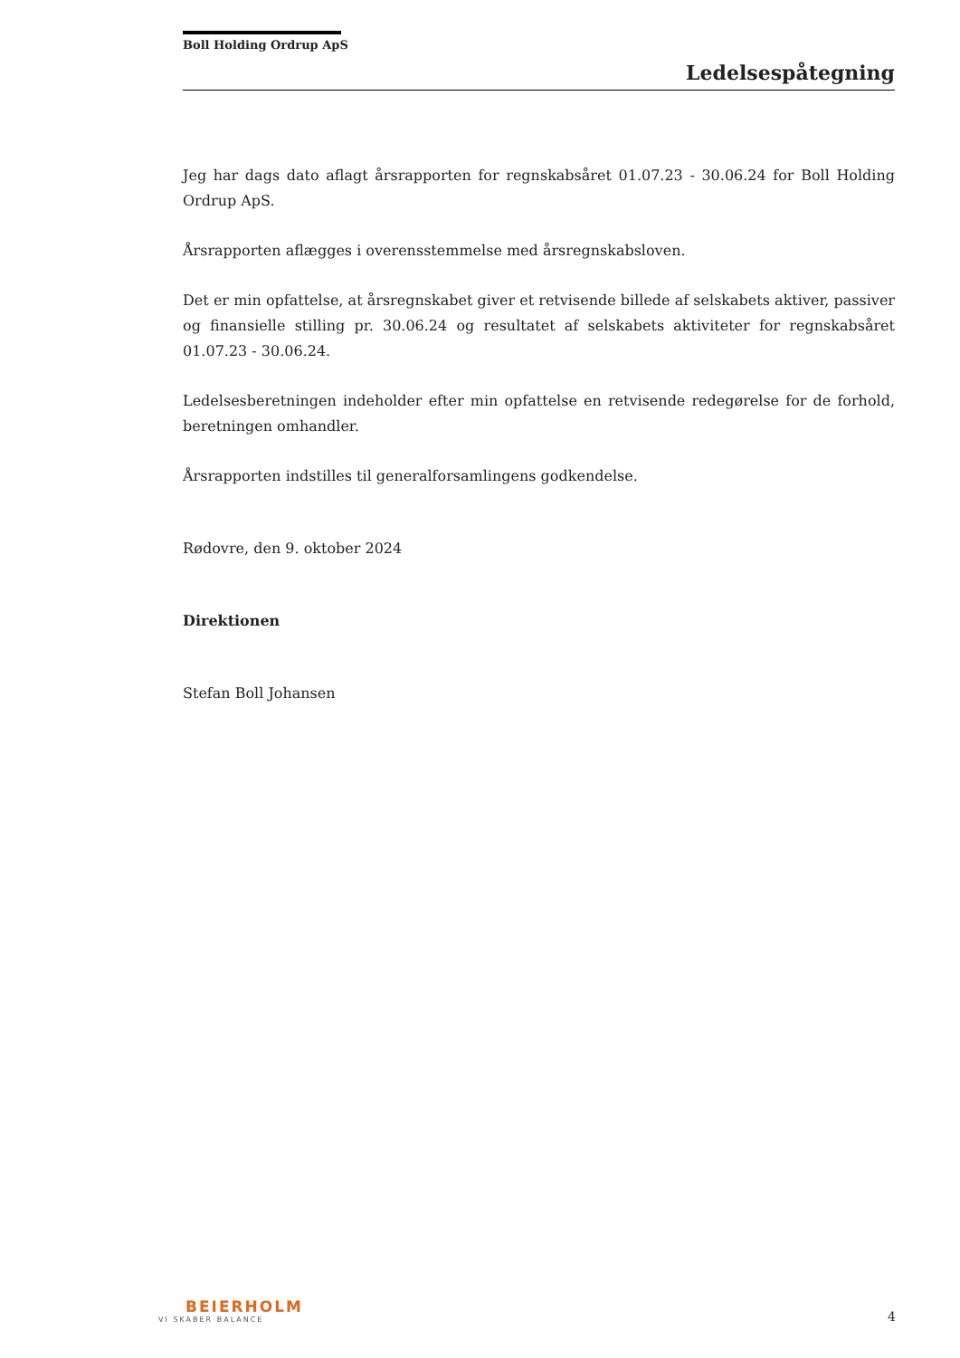Boll Holding Ordrup ApS
Ledelsespåtegning
Jeg har dags dato aflagt årsrapporten for regnskabsåret 01.07.23 - 30.06.24 for Boll Holding Ordrup ApS.
Årsrapporten aflægges i overensstemmelse med årsregnskabsloven.
Det er min opfattelse, at årsregnskabet giver et retvisende billede af selskabets aktiver, passiver og finansielle stilling pr. 30.06.24 og resultatet af selskabets aktiviteter for regnskabsåret 01.07.23 - 30.06.24.
Ledelsesberetningen indeholder efter min opfattelse en retvisende redegørelse for de forhold, beretningen omhandler.
Årsrapporten indstilles til generalforsamlingens godkendelse.
Rødovre, den 9. oktober 2024
Direktionen
Stefan Boll Johansen
BEIERHOLM
VI SKABER BALANCE
4